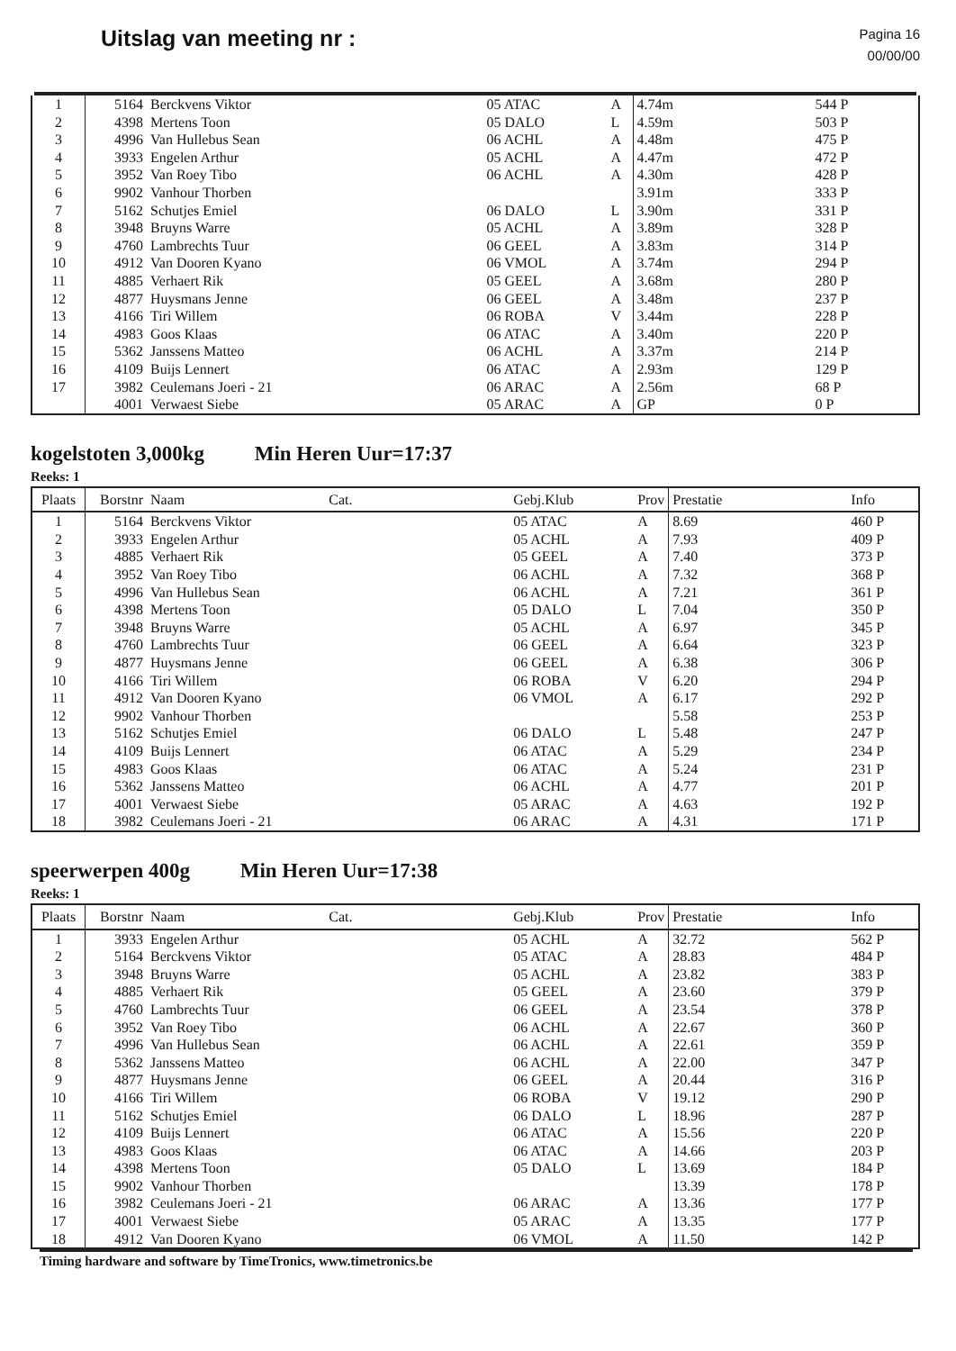Uitslag van meeting nr :
Pagina 16
00/00/00
| 1 | 5164 | Berckvens Viktor | 05 ATAC | A | 4.74m | 544 P |
| 2 | 4398 | Mertens Toon | 05 DALO | L | 4.59m | 503 P |
| 3 | 4996 | Van Hullebus Sean | 06 ACHL | A | 4.48m | 475 P |
| 4 | 3933 | Engelen Arthur | 05 ACHL | A | 4.47m | 472 P |
| 5 | 3952 | Van Roey Tibo | 06 ACHL | A | 4.30m | 428 P |
| 6 | 9902 | Vanhour Thorben | | | 3.91m | 333 P |
| 7 | 5162 | Schutjes Emiel | 06 DALO | L | 3.90m | 331 P |
| 8 | 3948 | Bruyns Warre | 05 ACHL | A | 3.89m | 328 P |
| 9 | 4760 | Lambrechts Tuur | 06 GEEL | A | 3.83m | 314 P |
| 10 | 4912 | Van Dooren Kyano | 06 VMOL | A | 3.74m | 294 P |
| 11 | 4885 | Verhaert Rik | 05 GEEL | A | 3.68m | 280 P |
| 12 | 4877 | Huysmans Jenne | 06 GEEL | A | 3.48m | 237 P |
| 13 | 4166 | Tiri Willem | 06 ROBA | V | 3.44m | 228 P |
| 14 | 4983 | Goos Klaas | 06 ATAC | A | 3.40m | 220 P |
| 15 | 5362 | Janssens Matteo | 06 ACHL | A | 3.37m | 214 P |
| 16 | 4109 | Buijs Lennert | 06 ATAC | A | 2.93m | 129 P |
| 17 | 3982 | Ceulemans Joeri - 21 | 06 ARAC | A | 2.56m | 68 P |
| | 4001 | Verwaest Siebe | 05 ARAC | A | GP | 0 P |
kogelstoten 3,000kg Min Heren Uur=17:37
Reeks: 1
| Plaats | Borstnr | Naam Cat. | Gebj.Klub | Prov | Prestatie | Info |
| --- | --- | --- | --- | --- | --- | --- |
| 1 | 5164 | Berckvens Viktor | 05 ATAC | A | 8.69 | 460 P |
| 2 | 3933 | Engelen Arthur | 05 ACHL | A | 7.93 | 409 P |
| 3 | 4885 | Verhaert Rik | 05 GEEL | A | 7.40 | 373 P |
| 4 | 3952 | Van Roey Tibo | 06 ACHL | A | 7.32 | 368 P |
| 5 | 4996 | Van Hullebus Sean | 06 ACHL | A | 7.21 | 361 P |
| 6 | 4398 | Mertens Toon | 05 DALO | L | 7.04 | 350 P |
| 7 | 3948 | Bruyns Warre | 05 ACHL | A | 6.97 | 345 P |
| 8 | 4760 | Lambrechts Tuur | 06 GEEL | A | 6.64 | 323 P |
| 9 | 4877 | Huysmans Jenne | 06 GEEL | A | 6.38 | 306 P |
| 10 | 4166 | Tiri Willem | 06 ROBA | V | 6.20 | 294 P |
| 11 | 4912 | Van Dooren Kyano | 06 VMOL | A | 6.17 | 292 P |
| 12 | 9902 | Vanhour Thorben | | | 5.58 | 253 P |
| 13 | 5162 | Schutjes Emiel | 06 DALO | L | 5.48 | 247 P |
| 14 | 4109 | Buijs Lennert | 06 ATAC | A | 5.29 | 234 P |
| 15 | 4983 | Goos Klaas | 06 ATAC | A | 5.24 | 231 P |
| 16 | 5362 | Janssens Matteo | 06 ACHL | A | 4.77 | 201 P |
| 17 | 4001 | Verwaest Siebe | 05 ARAC | A | 4.63 | 192 P |
| 18 | 3982 | Ceulemans Joeri - 21 | 06 ARAC | A | 4.31 | 171 P |
speerwerpen 400g Min Heren Uur=17:38
Reeks: 1
| Plaats | Borstnr | Naam Cat. | Gebj.Klub | Prov | Prestatie | Info |
| --- | --- | --- | --- | --- | --- | --- |
| 1 | 3933 | Engelen Arthur | 05 ACHL | A | 32.72 | 562 P |
| 2 | 5164 | Berckvens Viktor | 05 ATAC | A | 28.83 | 484 P |
| 3 | 3948 | Bruyns Warre | 05 ACHL | A | 23.82 | 383 P |
| 4 | 4885 | Verhaert Rik | 05 GEEL | A | 23.60 | 379 P |
| 5 | 4760 | Lambrechts Tuur | 06 GEEL | A | 23.54 | 378 P |
| 6 | 3952 | Van Roey Tibo | 06 ACHL | A | 22.67 | 360 P |
| 7 | 4996 | Van Hullebus Sean | 06 ACHL | A | 22.61 | 359 P |
| 8 | 5362 | Janssens Matteo | 06 ACHL | A | 22.00 | 347 P |
| 9 | 4877 | Huysmans Jenne | 06 GEEL | A | 20.44 | 316 P |
| 10 | 4166 | Tiri Willem | 06 ROBA | V | 19.12 | 290 P |
| 11 | 5162 | Schutjes Emiel | 06 DALO | L | 18.96 | 287 P |
| 12 | 4109 | Buijs Lennert | 06 ATAC | A | 15.56 | 220 P |
| 13 | 4983 | Goos Klaas | 06 ATAC | A | 14.66 | 203 P |
| 14 | 4398 | Mertens Toon | 05 DALO | L | 13.69 | 184 P |
| 15 | 9902 | Vanhour Thorben | | | 13.39 | 178 P |
| 16 | 3982 | Ceulemans Joeri - 21 | 06 ARAC | A | 13.36 | 177 P |
| 17 | 4001 | Verwaest Siebe | 05 ARAC | A | 13.35 | 177 P |
| 18 | 4912 | Van Dooren Kyano | 06 VMOL | A | 11.50 | 142 P |
Timing hardware and software by TimeTronics, www.timetronics.be